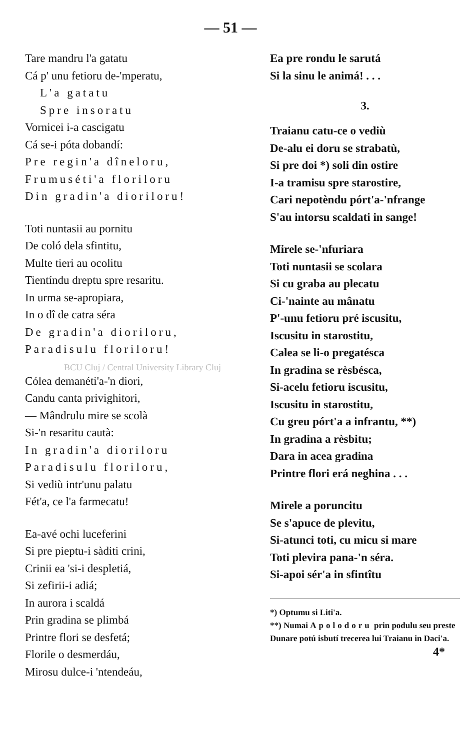— 51 —
Tare mandru l'a gatatu
Cá p' unu fetioru de-'mperatu,
L'a gatatu
Spre insoratu
Vornicei i-a cascigatu
Cá se-i póta dobandí:
Pre regin'a dîneloru,
Frumuséti'a floriloru
Din gradin'a dioriloru!
Toti nuntasii au pornitu
De coló dela sfintitu,
Multe tieri au ocolitu
Tientíndu dreptu spre resaritu.
In urma se-apropiara,
In o dî de catra séra
De gradin'a dioriloru,
Paradisulu floriloru!
BCU Cluj / Central University Library Cluj
Cólea demanéti'a-'n diori,
Candu canta privighitori,
— Mândrulu mire se scolà
Si-'n resaritu cautà:
In gradin'a dioriloru
Paradisulu floriloru,
Si vediù intr'unu palatu
Fét'a, ce l'a farmecatu!
Ea-avé ochi luceferini
Si pre pieptu-i sàditi crini,
Crinii ea 'si-i despletiá,
Si zefirii-i adiá;
In aurora i scaldá
Prin gradina se plimbá
Printre flori se desfetá;
Florile o desmerdáu,
Mirosu dulce-i 'ntendeáu,
Ea pre rondu le sarutá
Si la sinu le animá! . . .
3.
Traianu catu-ce o vediù
De-alu ei doru se strabatù,
Si pre doi *) soli din ostire
I-a tramisu spre starostire,
Cari nepotèndu pórt'a-'nfrange
S'au intorsu scaldati in sange!
Mirele se-'nfuriara
Toti nuntasii se scolara
Si cu graba au plecatu
Ci-'nainte au mânatu
P'-unu fetioru pré iscusitu,
Iscusitu in starostitu,
Calea se li-o pregatésca
In gradina se rèsbésca,
Si-acelu fetioru iscusitu,
Iscusitu in starostitu,
Cu greu pórt'a a infrantu, **)
In gradina a rèsbitu;
Dara in acea gradina
Printre flori erá neghina . . .
Mirele a poruncitu
Se s'apuce de plevitu,
Si-atunci toti, cu micu si mare
Toti plevira pana-'n séra.
Si-apoi sér'a in sfintîtu
*) Optumu si Liti'a.
**) Numai Apolodoru prin podulu seu preste Dunare potú isbutí trecerea lui Traianu in Daci'a.
4*